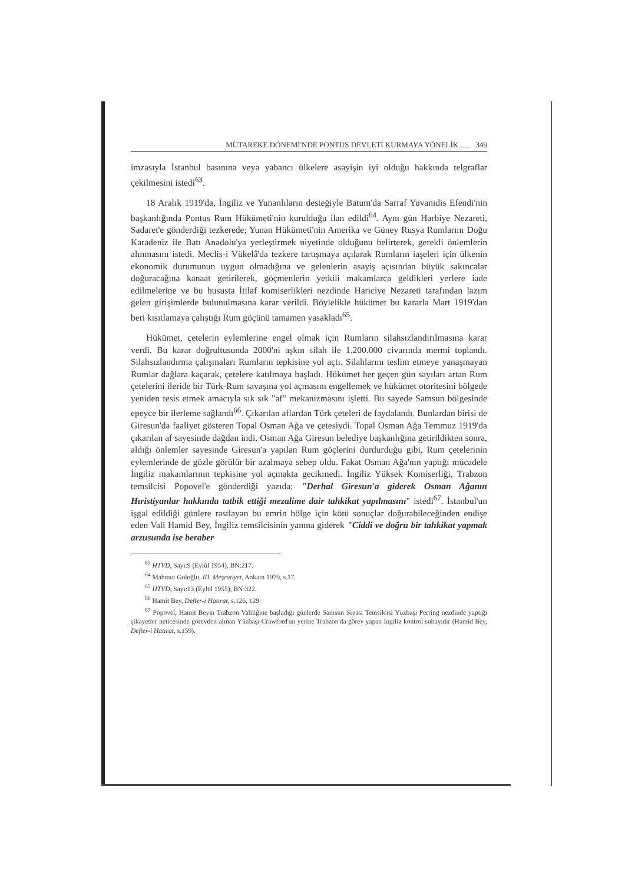MÜTAREKE DÖNEMİ'NDE PONTUS DEVLETİ KURMAYA YÖNELİK...... 349
imzasıyla İstanbul basınına veya yabancı ülkelere asayişin iyi olduğu hakkında telgraflar çekilmesini istedi<sup>63</sup>.
18 Aralık 1919'da, İngiliz ve Yunanlıların desteğiyle Batum'da Sarraf Yuvanidis Efendi'nin başkanlığında Pontus Rum Hükümeti'nin kurulduğu ilan edildi<sup>64</sup>. Aynı gün Harbiye Nezareti, Sadaret'e gönderdiği tezkerede; Yunan Hükümeti'nin Amerika ve Güney Rusya Rumlarını Doğu Karadeniz ile Batı Anadolu'ya yerleştirmek niyetinde olduğunu belirterek, gerekli önlemlerin alınmasını istedi. Meclis-i Vükelâ'da tezkere tartışmaya açılarak Rumların iaşeleri için ülkenin ekonomik durumunun uygun olmadığına ve gelenlerin asayiş açısından büyük sakıncalar doğuracağına kanaat getirilerek, göçmenlerin yetkili makamlarca geldikleri yerlere iade edilmelerine ve bu hususta İtilaf komiserlikleri nezdinde Hariciye Nezareti tarafından lazım gelen girişimlerde bulunulmasına karar verildi. Böylelikle hükümet bu kararla Mart 1919'dan beri kısıtlamaya çalıştığı Rum göçünü tamamen yasakladı<sup>65</sup>.
Hükümet, çetelerin eylemlerine engel olmak için Rumların silahsızlandırılmasına karar verdi. Bu karar doğrultusunda 2000'ni aşkın silah ile 1.200.000 civarında mermi toplandı. Silahsızlandırma çalışmaları Rumların tepkisine yol açtı. Silahlarını teslim etmeye yanaşmayan Rumlar dağlara kaçarak, çetelere katılmaya başladı. Hükümet her geçen gün sayıları artan Rum çetelerini ileride bir Türk-Rum savaşına yol açmasını engellemek ve hükümet otoritesini bölgede yeniden tesis etmek amacıyla sık sık "af" mekanizmasını işletti. Bu sayede Samsun bölgesinde epeyce bir ilerleme sağlandı<sup>66</sup>. Çıkarılan aflardan Türk çeteleri de faydalandı. Bunlardan birisi de Giresun'da faaliyet gösteren Topal Osman Ağa ve çetesiydi. Topal Osman Ağa Temmuz 1919'da çıkarılan af sayesinde dağdan indi. Osman Ağa Giresun belediye başkanlığına getirildikten sonra, aldığı önlemler sayesinde Giresun'a yapılan Rum göçlerini durdurduğu gibi, Rum çetelerinin eylemlerinde de gözle görülür bir azalmaya sebep oldu. Fakat Osman Ağa'nın yaptığı mücadele İngiliz makamlarının tepkisine yol açmakta gecikmedi. İngiliz Yüksek Komiserliği, Trabzon temsilcisi Popovel'e gönderdiği yazıda; "Derhal Giresun'a giderek Osman Ağanın Hıristiyanlar hakkında tatbik ettiği mezalime dair tahkikat yapılmasını" istedi<sup>67</sup>. İstanbul'un işgal edildiği günlere rastlayan bu emrin bölge için kötü sonuçlar doğurabileceğinden endişe eden Vali Hamid Bey, İngiliz temsilcisinin yanına giderek "Ciddi ve doğru bir tahkikat yapmak arzusunda ise beraber
<sup>63</sup> HTVD, Sayı:9 (Eylül 1954), BN:217.
<sup>64</sup> Mahmut Goloğlu, III. Meşrutiyet, Ankara 1970, s.17.
<sup>65</sup> HTVD, Sayı:13 (Eylül 1955), BN:322.
<sup>66</sup> Hamit Bey, Defter-i Hatırat, s.126, 129.
<sup>67</sup> Popovel, Hamit Beyin Trabzon Valiliğine başladığı günlerde Samsun Siyasi Temsilcisi Yüzbaşı Perring nezdinde yaptığı şikayetler neticesinde görevden alınan Yüzbaşı Crawford'un yerine Trabzon'da görev yapan İngiliz kontrol subayıdır (Hamid Bey, Defter-i Hatırat, s.159).